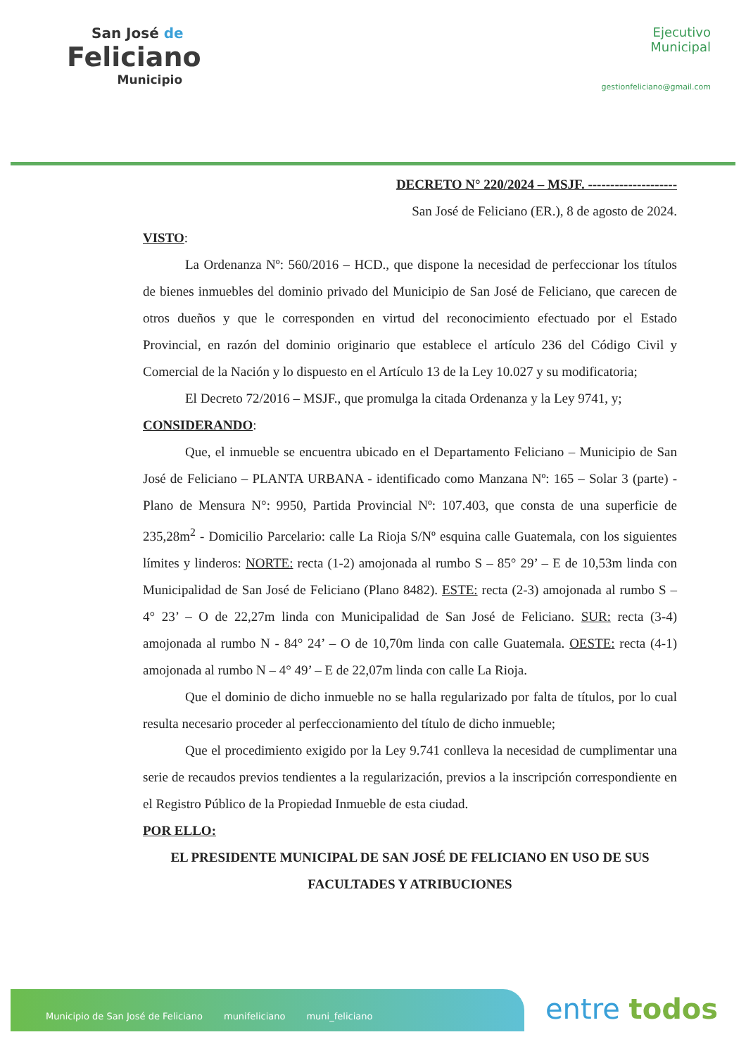San José de
Feliciano
Municipio
Ejecutivo
Municipal
gestionfeliciano@gmail.com
DECRETO N° 220/2024 – MSJF. --------------------
San José de Feliciano (ER.), 8 de agosto de 2024.
VISTO:
La Ordenanza Nº: 560/2016 – HCD., que dispone la necesidad de perfeccionar los títulos de bienes inmuebles del dominio privado del Municipio de San José de Feliciano, que carecen de otros dueños y que le corresponden en virtud del reconocimiento efectuado por el Estado Provincial, en razón del dominio originario que establece el artículo 236 del Código Civil y Comercial de la Nación y lo dispuesto en el Artículo 13 de la Ley 10.027 y su modificatoria;
El Decreto 72/2016 – MSJF., que promulga la citada Ordenanza y la Ley 9741, y;
CONSIDERANDO:
Que, el inmueble se encuentra ubicado en el Departamento Feliciano – Municipio de San José de Feliciano – PLANTA URBANA - identificado como Manzana Nº: 165 – Solar 3 (parte) - Plano de Mensura N°: 9950, Partida Provincial Nº: 107.403, que consta de una superficie de 235,28m<sup>2</sup> - Domicilio Parcelario: calle La Rioja S/Nº esquina calle Guatemala, con los siguientes límites y linderos: NORTE: recta (1-2) amojonada al rumbo S – 85° 29’ – E de 10,53m linda con Municipalidad de San José de Feliciano (Plano 8482). ESTE: recta (2-3) amojonada al rumbo S – 4° 23’ – O de 22,27m linda con Municipalidad de San José de Feliciano. SUR: recta (3-4) amojonada al rumbo N - 84° 24’ – O de 10,70m linda con calle Guatemala. OESTE: recta (4-1) amojonada al rumbo N – 4° 49’ – E de 22,07m linda con calle La Rioja.
Que el dominio de dicho inmueble no se halla regularizado por falta de títulos, por lo cual resulta necesario proceder al perfeccionamiento del título de dicho inmueble;
Que el procedimiento exigido por la Ley 9.741 conlleva la necesidad de cumplimentar una serie de recaudos previos tendientes a la regularización, previos a la inscripción correspondiente en el Registro Público de la Propiedad Inmueble de esta ciudad.
POR ELLO:
EL PRESIDENTE MUNICIPAL DE SAN JOSÉ DE FELICIANO EN USO DE SUS FACULTADES Y ATRIBUCIONES
Municipio de San José de Feliciano munifeliciano muni_feliciano entre todos